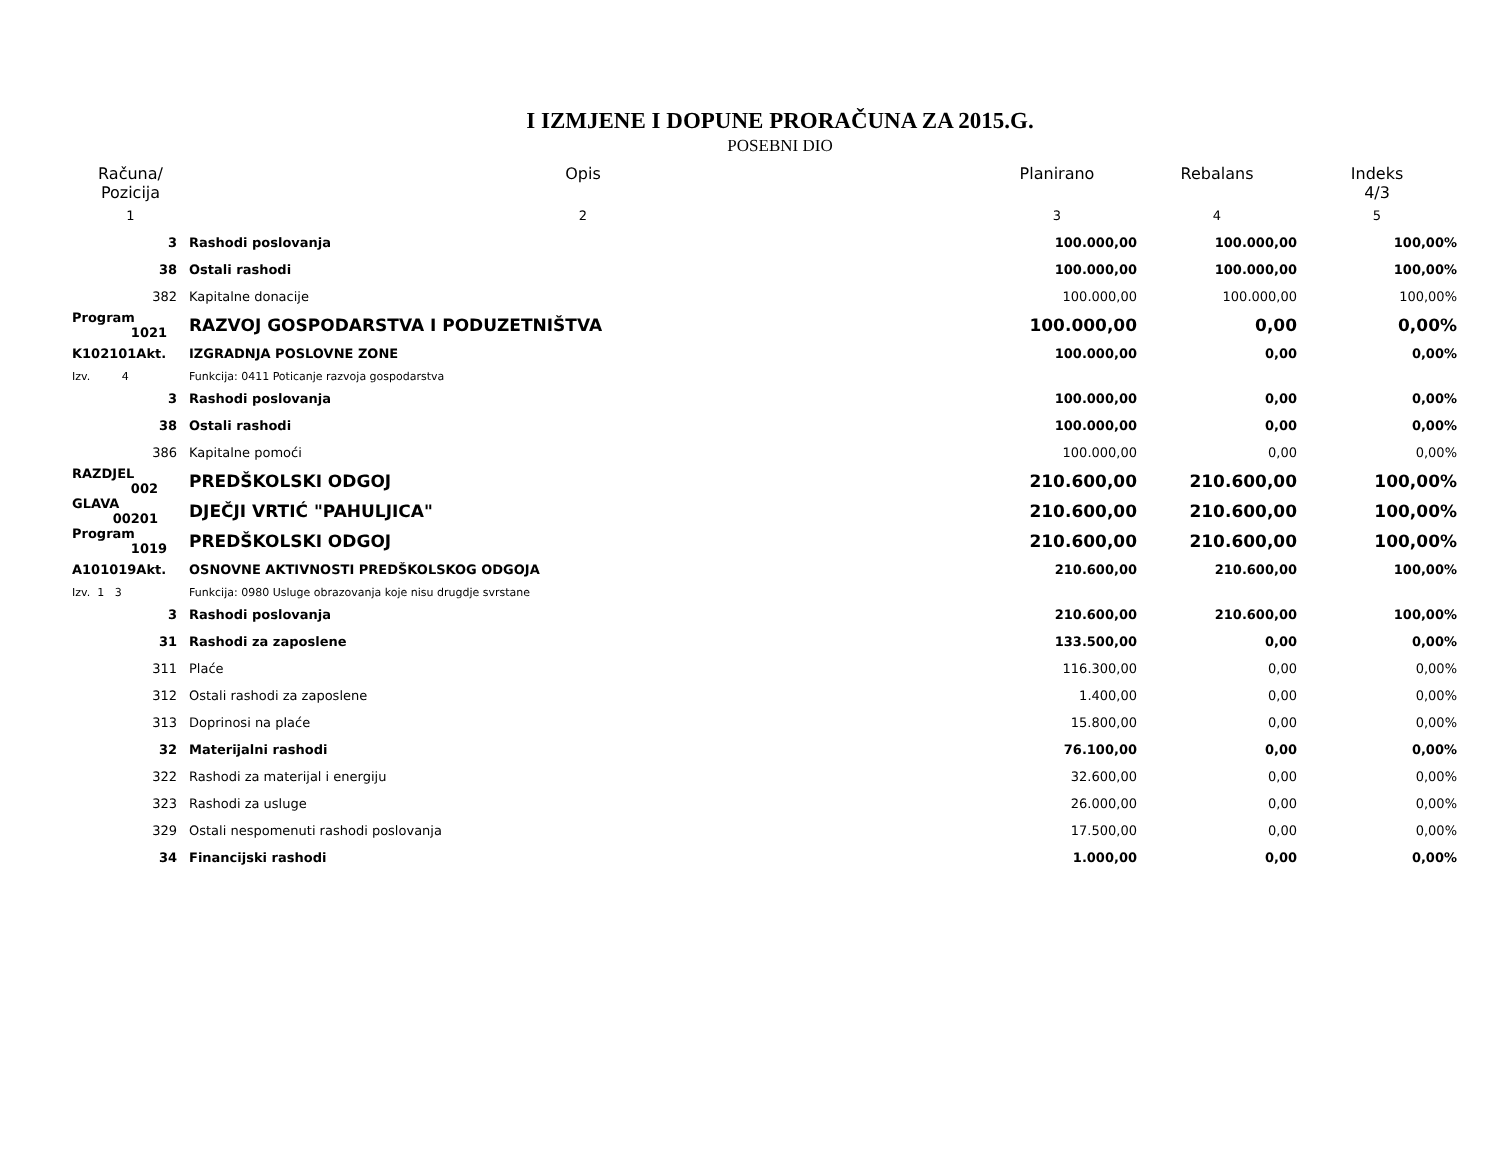I IZMJENE I DOPUNE PRORAČUNA ZA 2015.G.
POSEBNI DIO
| Računa/ Pozicija | Opis | Planirano | Rebalans | Indeks 4/3 |
| --- | --- | --- | --- | --- |
| 1 | 2 | 3 | 4 | 5 |
| 3 | Rashodi poslovanja | 100.000,00 | 100.000,00 | 100,00% |
| 38 | Ostali rashodi | 100.000,00 | 100.000,00 | 100,00% |
| 382 | Kapitalne donacije | 100.000,00 | 100.000,00 | 100,00% |
| Program 1021 | RAZVOJ GOSPODARSTVA I PODUZETNIŠTVA | 100.000,00 | 0,00 | 0,00% |
| K102101Akt. | IZGRADNJA POSLOVNE ZONE | 100.000,00 | 0,00 | 0,00% |
| Izv. 4 | Funkcija: 0411 Poticanje razvoja gospodarstva | | | |
| 3 | Rashodi poslovanja | 100.000,00 | 0,00 | 0,00% |
| 38 | Ostali rashodi | 100.000,00 | 0,00 | 0,00% |
| 386 | Kapitalne pomoći | 100.000,00 | 0,00 | 0,00% |
| RAZDJEL 002 | PREDŠKOLSKI ODGOJ | 210.600,00 | 210.600,00 | 100,00% |
| GLAVA 00201 | DJEČJI VRTIĆ "PAHULJICA" | 210.600,00 | 210.600,00 | 100,00% |
| Program 1019 | PREDŠKOLSKI ODGOJ | 210.600,00 | 210.600,00 | 100,00% |
| A101019Akt. | OSNOVNE AKTIVNOSTI PREDŠKOLSKOG ODGOJA | 210.600,00 | 210.600,00 | 100,00% |
| Izv. 1 3 | Funkcija: 0980 Usluge obrazovanja koje nisu drugdje svrstane | | | |
| 3 | Rashodi poslovanja | 210.600,00 | 210.600,00 | 100,00% |
| 31 | Rashodi za zaposlene | 133.500,00 | 0,00 | 0,00% |
| 311 | Plaće | 116.300,00 | 0,00 | 0,00% |
| 312 | Ostali rashodi za zaposlene | 1.400,00 | 0,00 | 0,00% |
| 313 | Doprinosi na plaće | 15.800,00 | 0,00 | 0,00% |
| 32 | Materijalni rashodi | 76.100,00 | 0,00 | 0,00% |
| 322 | Rashodi za materijal i energiju | 32.600,00 | 0,00 | 0,00% |
| 323 | Rashodi za usluge | 26.000,00 | 0,00 | 0,00% |
| 329 | Ostali nespomenuti rashodi poslovanja | 17.500,00 | 0,00 | 0,00% |
| 34 | Financijski rashodi | 1.000,00 | 0,00 | 0,00% |